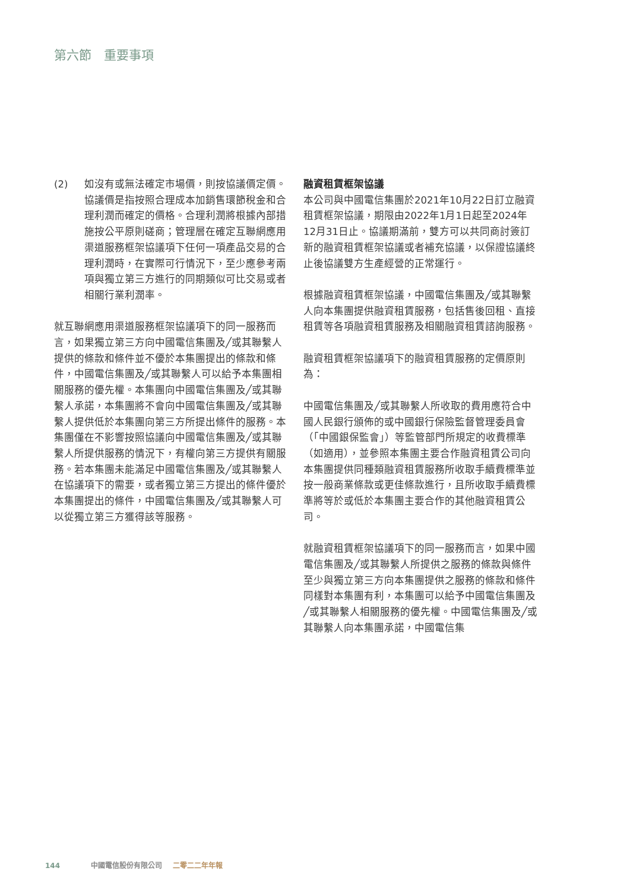第六節　重要事項
(2) 如沒有或無法確定市場價，則按協議價定價。協議價是指按照合理成本加銷售環節稅金和合理利潤而確定的價格。合理利潤將根據內部措施按公平原則磋商；管理層在確定互聯網應用渠道服務框架協議項下任何一項產品交易的合理利潤時，在實際可行情況下，至少應參考兩項與獨立第三方進行的同期類似可比交易或者相關行業利潤率。
就互聯網應用渠道服務框架協議項下的同一服務而言，如果獨立第三方向中國電信集團及╱或其聯繫人提供的條款和條件並不優於本集團提出的條款和條件，中國電信集團及╱或其聯繫人可以給予本集團相關服務的優先權。本集團向中國電信集團及╱或其聯繫人承諾，本集團將不會向中國電信集團及╱或其聯繫人提供低於本集團向第三方所提出條件的服務。本集團僅在不影響按照協議向中國電信集團及╱或其聯繫人所提供服務的情況下，有權向第三方提供有關服務。若本集團未能滿足中國電信集團及╱或其聯繫人在協議項下的需要，或者獨立第三方提出的條件優於本集團提出的條件，中國電信集團及╱或其聯繫人可以從獨立第三方獲得該等服務。
融資租賃框架協議
本公司與中國電信集團於2021年10月22日訂立融資租賃框架協議，期限由2022年1月1日起至2024年12月31日止。協議期滿前，雙方可以共同商討簽訂新的融資租賃框架協議或者補充協議，以保證協議終止後協議雙方生產經營的正常運行。
根據融資租賃框架協議，中國電信集團及╱或其聯繫人向本集團提供融資租賃服務，包括售後回租、直接租賃等各項融資租賃服務及相關融資租賃諮詢服務。
融資租賃框架協議項下的融資租賃服務的定價原則為：
中國電信集團及╱或其聯繫人所收取的費用應符合中國人民銀行頒佈的或中國銀行保險監督管理委員會（「中國銀保監會」）等監管部門所規定的收費標準（如適用），並參照本集團主要合作融資租賃公司向本集團提供同種類融資租賃服務所收取手續費標準並按一般商業條款或更佳條款進行，且所收取手續費標準將等於或低於本集團主要合作的其他融資租賃公司。
就融資租賃框架協議項下的同一服務而言，如果中國電信集團及╱或其聯繫人所提供之服務的條款與條件至少與獨立第三方向本集團提供之服務的條款和條件同樣對本集團有利，本集團可以給予中國電信集團及╱或其聯繫人相關服務的優先權。中國電信集團及╱或其聯繫人向本集團承諾，中國電信集
144 中國電信股份有限公司 二零二二年年報